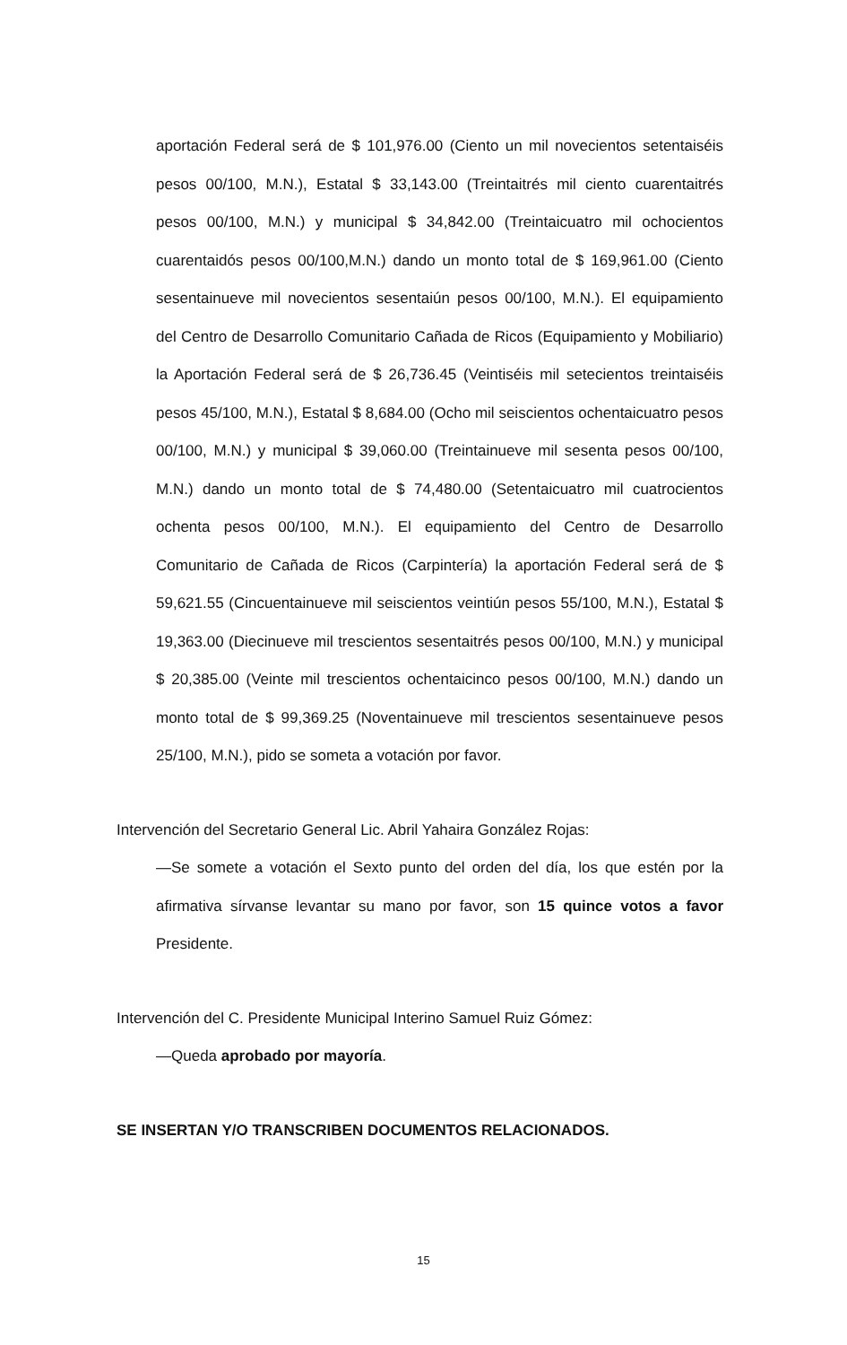aportación Federal será de $ 101,976.00 (Ciento un mil novecientos setentaiséis pesos 00/100, M.N.), Estatal $ 33,143.00 (Treintaitrés mil ciento cuarentaitrés pesos 00/100, M.N.) y municipal $ 34,842.00 (Treintaicuatro mil ochocientos cuarentaidós pesos 00/100,M.N.) dando un monto total de $ 169,961.00 (Ciento sesentainueve mil novecientos sesentaiún pesos 00/100, M.N.). El equipamiento del Centro de Desarrollo Comunitario Cañada de Ricos (Equipamiento y Mobiliario) la Aportación Federal será de $ 26,736.45 (Veintiséis mil setecientos treintaiséis pesos 45/100, M.N.), Estatal $ 8,684.00 (Ocho mil seiscientos ochentaicuatro pesos 00/100, M.N.) y municipal $ 39,060.00 (Treintainueve mil sesenta pesos 00/100, M.N.) dando un monto total de $ 74,480.00 (Setentaicuatro mil cuatrocientos ochenta pesos 00/100, M.N.). El equipamiento del Centro de Desarrollo Comunitario de Cañada de Ricos (Carpintería) la aportación Federal será de $ 59,621.55 (Cincuentainueve mil seiscientos veintiún pesos 55/100, M.N.), Estatal $ 19,363.00 (Diecinueve mil trescientos sesentaitrés pesos 00/100, M.N.) y municipal $ 20,385.00 (Veinte mil trescientos ochentaicinco pesos 00/100, M.N.) dando un monto total de $ 99,369.25 (Noventainueve mil trescientos sesentainueve pesos 25/100, M.N.), pido se someta a votación por favor.
Intervención del Secretario General Lic. Abril Yahaira González Rojas:
—Se somete a votación el Sexto punto del orden del día, los que estén por la afirmativa sírvanse levantar su mano por favor, son 15 quince votos a favor Presidente.
Intervención del C. Presidente Municipal Interino Samuel Ruiz Gómez:
—Queda aprobado por mayoría.
SE INSERTAN Y/O TRANSCRIBEN DOCUMENTOS RELACIONADOS.
15